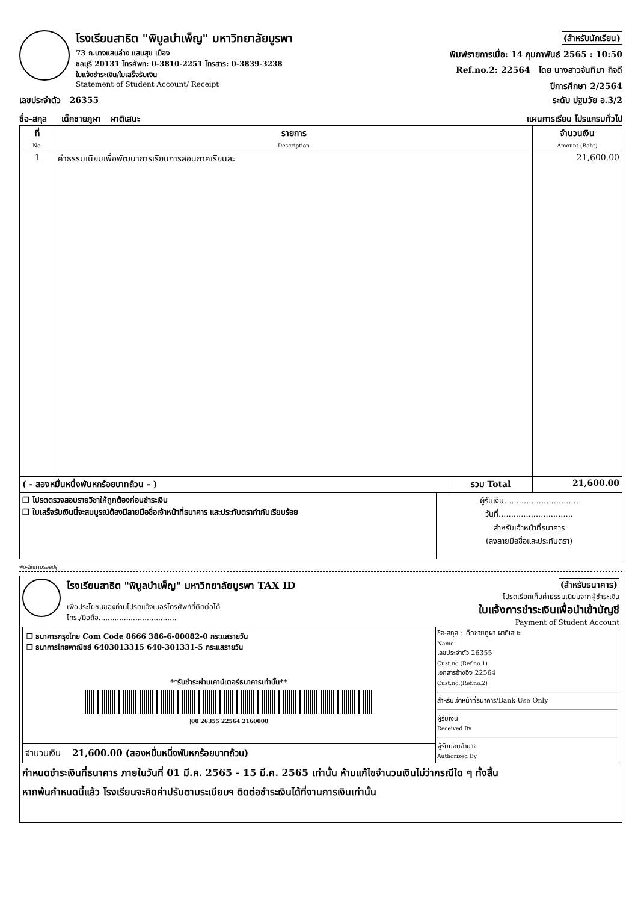โรงเรียนสาธิต "พิบูลบำเพ็ญ" มหาวิทยาลัยบูรพา
73 ถ.บางแสนล่าง แสนสุข เมือง
ชลบุรี 20131 โทรศัพท: 0-3810-2251 โทรสาร: 0-3839-3238
ใบแจ้งชำระเงิน/ใบเสร็จรับเงิน
Statement of Student Account/ Receipt
(สำหรับนักเรียน)
พิมพ์รายการเมื่อ: 14 กุมภาพันธ์ 2565 : 10:50
Ref.no.2: 22564 โดย นางสาวจันทิมา กิจดี
ปีการศึกษา 2/2564
เลขประจำตัว 26355 ระดับ ปฐมวัย อ.3/2
ชื่อ-สกุล เด็กชายภูผา ผาติเสนะ แผนการเรียน โปรแกรมทั่วไป
| ที่ No. | รายการ Description | จำนวนเงิน Amount (Baht) |
| --- | --- | --- |
| 1 | ค่าธรรมเนียมเพื่อพัฒนาการเรียนการสอนภาคเรียนละ | 21,600.00 |
| ( - สองหมื่นหนึ่งพันหกร้อยบาทถ้วน - ) | รวม Total | 21,600.00 |
| ❒ โปรดตรวจสอบรายวิชาให้ถูกต้องก่อนชำระเงิน ❒ ใบเสร็จรับเงินนี้จะสมบูรณ์ต้องมีลายมือชื่อเจ้าหน้าที่ธนาคาร และประทับตรากำกับเรียบร้อย | ผู้รับเงิน.............................. วันที่.............................. สำหรับเจ้าหน้าที่ธนาคาร (ลงลายมือชื่อและประทับตรา) |
พับ-ฉีกตามรอยปรุ
โรงเรียนสาธิต "พิบูลบำเพ็ญ" มหาวิทยาลัยบูรพา TAX ID
เพื่อประโยชน์ของท่านโปรดแจ้งเบอร์โทรศัพท์ที่ติดต่อได้
โทร./มือถือ..................................
(สำหรับธนาคาร)
โปรดเรียกเก็บค่าธรรมเนียมจากผู้ชำระเงิน
ใบแจ้งการชำระเงินเพื่อนำเข้าบัญชี
Payment of Student Account
❒ ธนาคารกรุงไทย Com Code 8666 386-6-00082-0 กระแสรายวัน
❒ ธนาคารไทยพาณิชย์ 6403013315 640-301331-5 กระแสรายวัน
**รับชำระผ่านเคาน์เตอร์ธนาคารเท่านั้น**
|00 26355 22564 2160000
จำนวนเงิน 21,600.00 (สองหมื่นหนึ่งพันหกร้อยบาทถ้วน)
ชื่อ-สกุล : เด็กชายภูผา ผาติเสนะ
Name
เลขประจำตัว 26355
Cust.no,(Ref.no.1)
เอกสารอ้างอิง 22564
Cust.no,(Ref.no.2)
สำหรับเจ้าหน้าที่ธนาคาร/Bank Use Only
ผู้รับเงิน
Received By
ผู้รับมอบอำนาจ
Authorized By
กำหนดชำระเงินที่ธนาคาร ภายในวันที่ 01 มี.ค. 2565 - 15 มี.ค. 2565 เท่านั้น ห้ามแก้ไขจำนวนเงินไม่ว่ากรณีใด ๆ ทั้งสิ้น
หากพ้นกำหนดนี้แล้ว โรงเรียนจะคิดค่าปรับตามระเบียบฯ ติดต่อชำระเงินได้ที่งานการเงินเท่านั้น